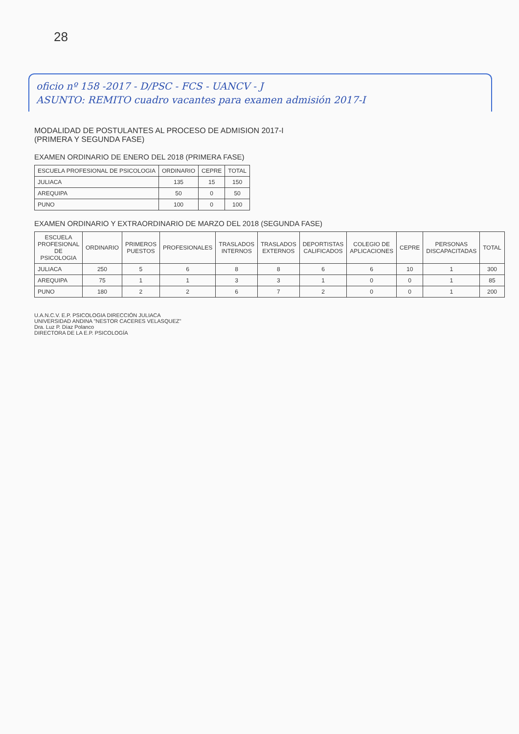28
oficio nº 158 -2017 - D/PSC - FCS - UANCV - J
ASUNTO: REMITO cuadro vacantes para examen admisión 2017-I
MODALIDAD DE POSTULANTES AL PROCESO DE ADMISION 2017-I
(PRIMERA Y SEGUNDA FASE)
EXAMEN ORDINARIO DE ENERO DEL 2018 (PRIMERA FASE)
| ESCUELA PROFESIONAL DE PSICOLOGIA | ORDINARIO | CEPRE | TOTAL |
| --- | --- | --- | --- |
| JULIACA | 135 | 15 | 150 |
| AREQUIPA | 50 | 0 | 50 |
| PUNO | 100 | 0 | 100 |
EXAMEN ORDINARIO Y EXTRAORDINARIO DE MARZO DEL 2018 (SEGUNDA FASE)
| ESCUELA PROFESIONAL DE PSICOLOGIA | ORDINARIO | PRIMEROS PUESTOS | PROFESIONALES | TRASLADOS INTERNOS | TRASLADOS EXTERNOS | DEPORTISTAS CALIFICADOS | COLEGIO DE APLICACIONES | CEPRE | PERSONAS DISCAPACITADAS | TOTAL |
| --- | --- | --- | --- | --- | --- | --- | --- | --- | --- | --- |
| JULIACA | 250 | 5 | 6 | 8 | 8 | 6 | 6 | 10 | 1 | 300 |
| AREQUIPA | 75 | 1 | 1 | 3 | 3 | 1 | 0 | 0 | 1 | 85 |
| PUNO | 180 | 2 | 2 | 6 | 7 | 2 | 0 | 0 | 1 | 200 |
U.A.N.C.V. E.P. PSICOLOGIA DIRECCIÓN JULIACA
UNIVERSIDAD ANDINA "NESTOR CACERES VELASQUEZ"
Dra. Luz P. Díaz Polanco
DIRECTORA DE LA E.P. PSICOLOGÍA